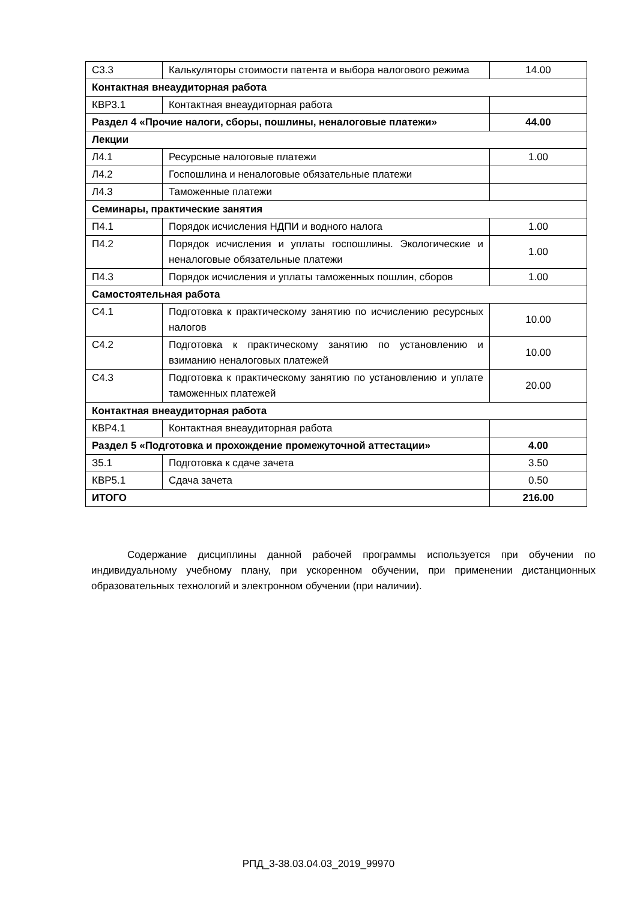| С3.3 | Калькуляторы стоимости патента и выбора налогового режима | 14.00 |
| Контактная внеаудиторная работа | | |
| КВР3.1 | Контактная внеаудиторная работа | |
| Раздел 4 «Прочие налоги, сборы, пошлины, неналоговые платежи» | | 44.00 |
| Лекции | | |
| Л4.1 | Ресурсные налоговые платежи | 1.00 |
| Л4.2 | Госпошлина и неналоговые обязательные платежи | |
| Л4.3 | Таможенные платежи | |
| Семинары, практические занятия | | |
| П4.1 | Порядок исчисления НДПИ и водного налога | 1.00 |
| П4.2 | Порядок исчисления и уплаты госпошлины. Экологические и неналоговые обязательные платежи | 1.00 |
| П4.3 | Порядок исчисления и уплаты таможенных пошлин, сборов | 1.00 |
| Самостоятельная работа | | |
| С4.1 | Подготовка к практическому занятию по исчислению ресурсных налогов | 10.00 |
| С4.2 | Подготовка к практическому занятию по установлению и взиманию неналоговых платежей | 10.00 |
| С4.3 | Подготовка к практическому занятию по установлению и уплате таможенных платежей | 20.00 |
| Контактная внеаудиторная работа | | |
| КВР4.1 | Контактная внеаудиторная работа | |
| Раздел 5 «Подготовка и прохождение промежуточной аттестации» | | 4.00 |
| З5.1 | Подготовка к сдаче зачета | 3.50 |
| КВР5.1 | Сдача зачета | 0.50 |
| ИТОГО | | 216.00 |
Содержание дисциплины данной рабочей программы используется при обучении по индивидуальному учебному плану, при ускоренном обучении, при применении дистанционных образовательных технологий и электронном обучении (при наличии).
РПД_3-38.03.04.03_2019_99970